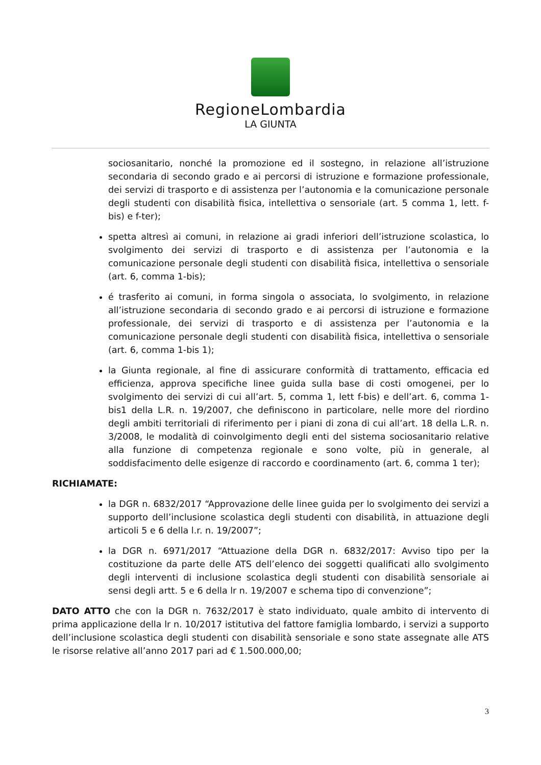RegioneLombardia
LA GIUNTA
sociosanitario, nonché la promozione ed il sostegno, in relazione all’istruzione secondaria di secondo grado e ai percorsi di istruzione e formazione professionale, dei servizi di trasporto e di assistenza per l’autonomia e la comunicazione personale degli studenti con disabilità fisica, intellettiva o sensoriale (art. 5 comma 1, lett. f-bis) e f-ter);
spetta altresì ai comuni, in relazione ai gradi inferiori dell’istruzione scolastica, lo svolgimento dei servizi di trasporto e di assistenza per l’autonomia e la comunicazione personale degli studenti con disabilità fisica, intellettiva o sensoriale (art. 6, comma 1-bis);
é trasferito ai comuni, in forma singola o associata, lo svolgimento, in relazione all’istruzione secondaria di secondo grado e ai percorsi di istruzione e formazione professionale, dei servizi di trasporto e di assistenza per l’autonomia e la comunicazione personale degli studenti con disabilità fisica, intellettiva o sensoriale (art. 6, comma 1-bis 1);
la Giunta regionale, al fine di assicurare conformità di trattamento, efficacia ed efficienza, approva specifiche linee guida sulla base di costi omogenei, per lo svolgimento dei servizi di cui all’art. 5, comma 1, lett f-bis) e dell’art. 6, comma 1-bis1 della L.R. n. 19/2007, che definiscono in particolare, nelle more del riordino degli ambiti territoriali di riferimento per i piani di zona di cui all’art. 18 della L.R. n. 3/2008, le modalità di coinvolgimento degli enti del sistema sociosanitario relative alla funzione di competenza regionale e sono volte, più in generale, al soddisfacimento delle esigenze di raccordo e coordinamento (art. 6, comma 1 ter);
RICHIAMATE:
la DGR n. 6832/2017 “Approvazione delle linee guida per lo svolgimento dei servizi a supporto dell’inclusione scolastica degli studenti con disabilità, in attuazione degli articoli 5 e 6 della l.r. n. 19/2007”;
la DGR n. 6971/2017 “Attuazione della DGR n. 6832/2017: Avviso tipo per la costituzione da parte delle ATS dell’elenco dei soggetti qualificati allo svolgimento degli interventi di inclusione scolastica degli studenti con disabilità sensoriale ai sensi degli artt. 5 e 6 della lr n. 19/2007 e schema tipo di convenzione”;
DATO ATTO che con la DGR n. 7632/2017 è stato individuato, quale ambito di intervento di prima applicazione della lr n. 10/2017 istitutiva del fattore famiglia lombardo, i servizi a supporto dell’inclusione scolastica degli studenti con disabilità sensoriale e sono state assegnate alle ATS le risorse relative all’anno 2017 pari ad € 1.500.000,00;
3